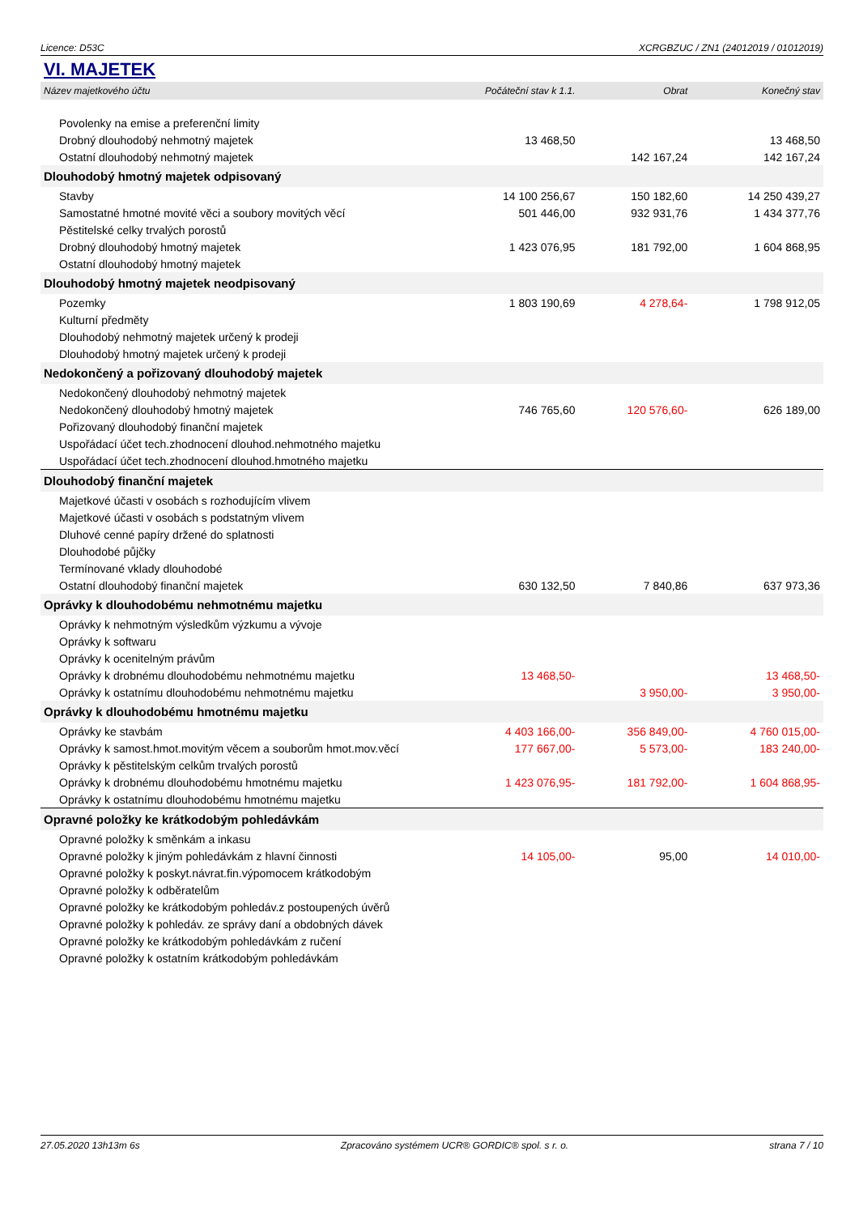Licence: D53C XCRGBZUC / ZN1 (24012019 / 01012019)
VI. MAJETEK
| Název majetkového účtu | Počáteční stav k 1.1. | Obrat | Konečný stav |
| --- | --- | --- | --- |
| Povolenky na emise a preferenční limity | | | |
| Drobný dlouhodobý nehmotný majetek | 13 468,50 | | 13 468,50 |
| Ostatní dlouhodobý nehmotný majetek | | 142 167,24 | 142 167,24 |
| Dlouhodobý hmotný majetek odpisovaný | | | |
| Stavby | 14 100 256,67 | 150 182,60 | 14 250 439,27 |
| Samostatné hmotné movité věci a soubory movitých věcí | 501 446,00 | 932 931,76 | 1 434 377,76 |
| Pěstitelské celky trvalých porostů | | | |
| Drobný dlouhodobý hmotný majetek | 1 423 076,95 | 181 792,00 | 1 604 868,95 |
| Ostatní dlouhodobý hmotný majetek | | | |
| Dlouhodobý hmotný majetek neodpisovaný | | | |
| Pozemky | 1 803 190,69 | 4 278,64- | 1 798 912,05 |
| Kulturní předměty | | | |
| Dlouhodobý nehmotný majetek určený k prodeji | | | |
| Dlouhodobý hmotný majetek určený k prodeji | | | |
| Nedokončený a pořizovaný dlouhodobý majetek | | | |
| Nedokončený dlouhodobý nehmotný majetek | | | |
| Nedokončený dlouhodobý hmotný majetek | 746 765,60 | 120 576,60- | 626 189,00 |
| Pořizovaný dlouhodobý finanční majetek | | | |
| Uspořádací účet tech.zhodnocení dlouhod.nehmotného majetku | | | |
| Uspořádací účet tech.zhodnocení dlouhod.hmotného majetku | | | |
| Dlouhodobý finanční majetek | | | |
| Majetkové účasti v osobách s rozhodujícím vlivem | | | |
| Majetkové účasti v osobách s podstatným vlivem | | | |
| Dluhové cenné papíry držené do splatnosti | | | |
| Dlouhodobé půjčky | | | |
| Termínované vklady dlouhodobé | | | |
| Ostatní dlouhodobý finanční majetek | 630 132,50 | 7 840,86 | 637 973,36 |
| Oprávky k dlouhodobému nehmotnému majetku | | | |
| Oprávky k nehmotným výsledkům výzkumu a vývoje | | | |
| Oprávky k softwaru | | | |
| Oprávky k ocenitelným právům | | | |
| Oprávky k drobnému dlouhodobému nehmotnému majetku | 13 468,50- | | 13 468,50- |
| Oprávky k ostatnímu dlouhodobému nehmotnému majetku | | 3 950,00- | 3 950,00- |
| Oprávky k dlouhodobému hmotnému majetku | | | |
| Oprávky ke stavbám | 4 403 166,00- | 356 849,00- | 4 760 015,00- |
| Oprávky k samost.hmot.movitým věcem a souborům hmot.mov.věcí | 177 667,00- | 5 573,00- | 183 240,00- |
| Oprávky k pěstitelským celkům trvalých porostů | | | |
| Oprávky k drobnému dlouhodobému hmotnému majetku | 1 423 076,95- | 181 792,00- | 1 604 868,95- |
| Oprávky k ostatnímu dlouhodobému hmotnému majetku | | | |
| Opravné položky ke krátkodobým pohledávkám | | | |
| Opravné položky k směnkám a inkasu | | | |
| Opravné položky k jiným pohledávkám z hlavní činnosti | 14 105,00- | 95,00 | 14 010,00- |
| Opravné položky k poskyt.návrat.fin.výpomocem krátkodobým | | | |
| Opravné položky k odběratelům | | | |
| Opravné položky ke krátkodobým pohledáv.z postoupených úvěrů | | | |
| Opravné položky k pohledáv. ze správy daní a obdobných dávek | | | |
| Opravné položky ke krátkodobým pohledávkám z ručení | | | |
| Opravné položky k ostatním krátkodobým pohledávkám | | | |
27.05.2020 13h13m 6s Zpracováno systémem UCR® GORDIC® spol. s r. o. strana 7 / 10